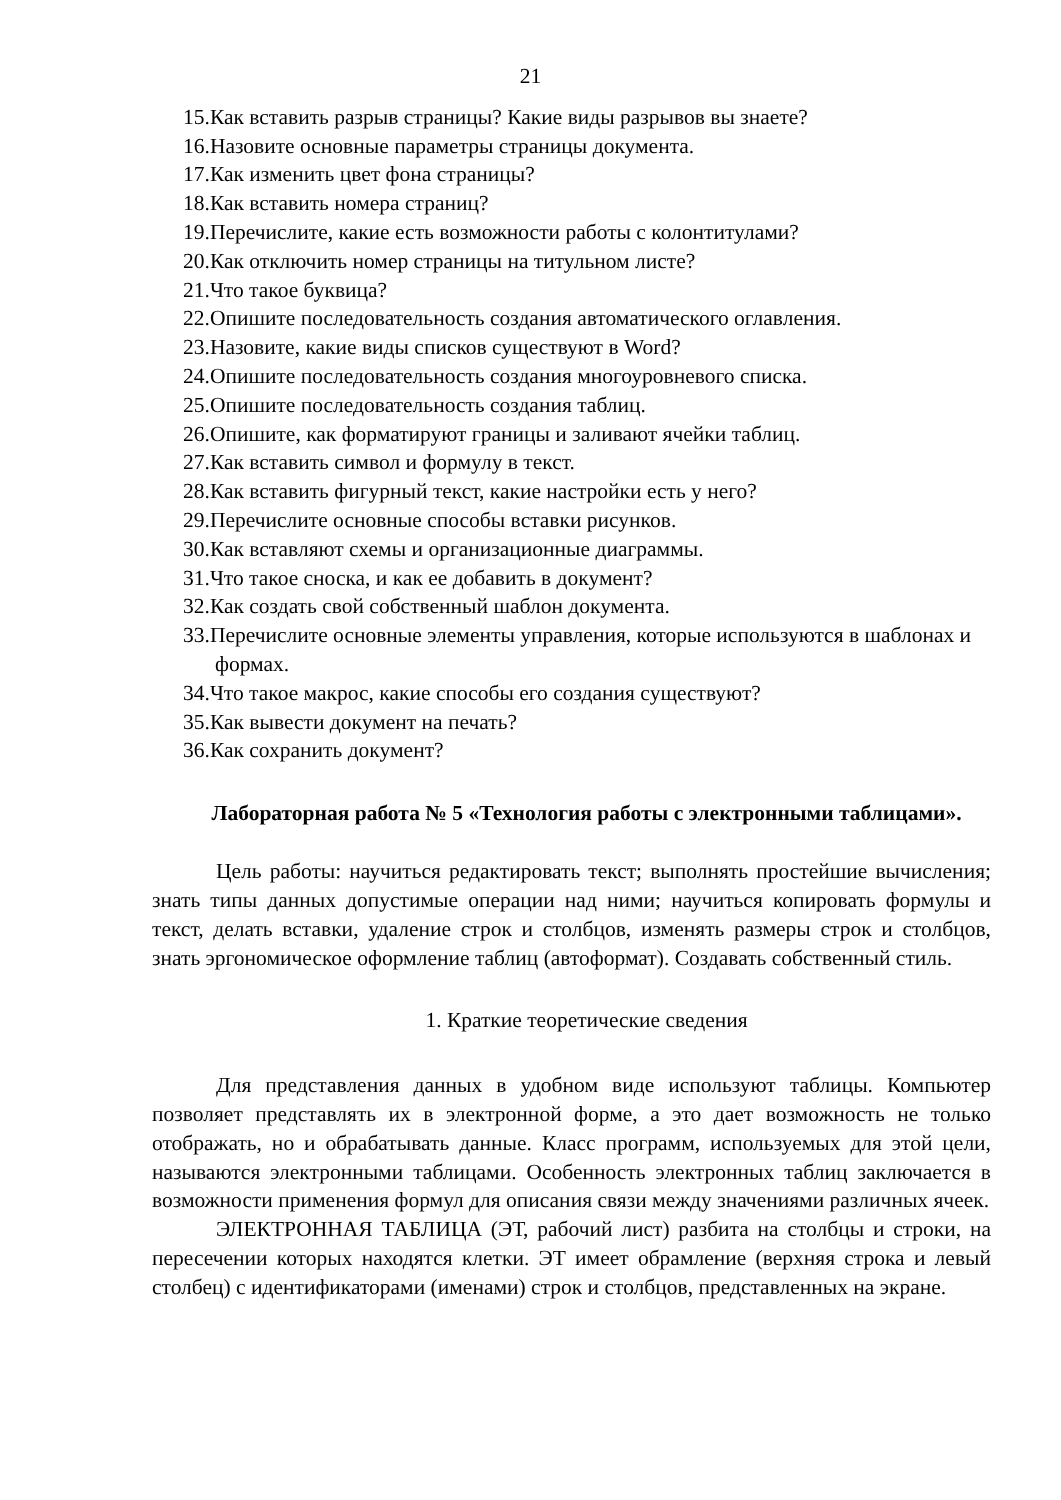21
15.Как вставить разрыв страницы? Какие виды разрывов вы знаете?
16.Назовите основные параметры страницы документа.
17.Как изменить цвет фона страницы?
18.Как вставить номера страниц?
19.Перечислите, какие есть возможности работы с колонтитулами?
20.Как отключить номер страницы на титульном листе?
21.Что такое буквица?
22.Опишите последовательность создания автоматического оглавления.
23.Назовите, какие виды списков существуют в Word?
24.Опишите последовательность создания многоуровневого списка.
25.Опишите последовательность создания таблиц.
26.Опишите, как форматируют границы и заливают ячейки таблиц.
27.Как вставить символ и формулу в текст.
28.Как вставить фигурный текст, какие настройки есть у него?
29.Перечислите основные способы вставки рисунков.
30.Как вставляют схемы и организационные диаграммы.
31.Что такое сноска, и как ее добавить в документ?
32.Как создать свой собственный шаблон документа.
33.Перечислите основные элементы управления, которые используются в шаблонах и формах.
34.Что такое макрос, какие способы его создания существуют?
35.Как вывести документ на печать?
36.Как сохранить документ?
Лабораторная работа № 5 «Технология работы с электронными таблицами».
Цель работы: научиться редактировать текст; выполнять простейшие вычисления; знать типы данных допустимые операции над ними; научиться копировать формулы и текст, делать вставки, удаление строк и столбцов, изменять размеры строк и столбцов, знать эргономическое оформление таблиц (автоформат). Создавать собственный стиль.
1. Краткие теоретические сведения
Для представления данных в удобном виде используют таблицы. Компьютер позволяет представлять их в электронной форме, а это дает возможность не только отображать, но и обрабатывать данные. Класс программ, используемых для этой цели, называются электронными таблицами. Особенность электронных таблиц заключается в возможности применения формул для описания связи между значениями различных ячеек.
ЭЛЕКТРОННАЯ ТАБЛИЦА (ЭТ, рабочий лист) разбита на столбцы и строки, на пересечении которых находятся клетки. ЭТ имеет обрамление (верхняя строка и левый столбец) с идентификаторами (именами) строк и столбцов, представленных на экране.